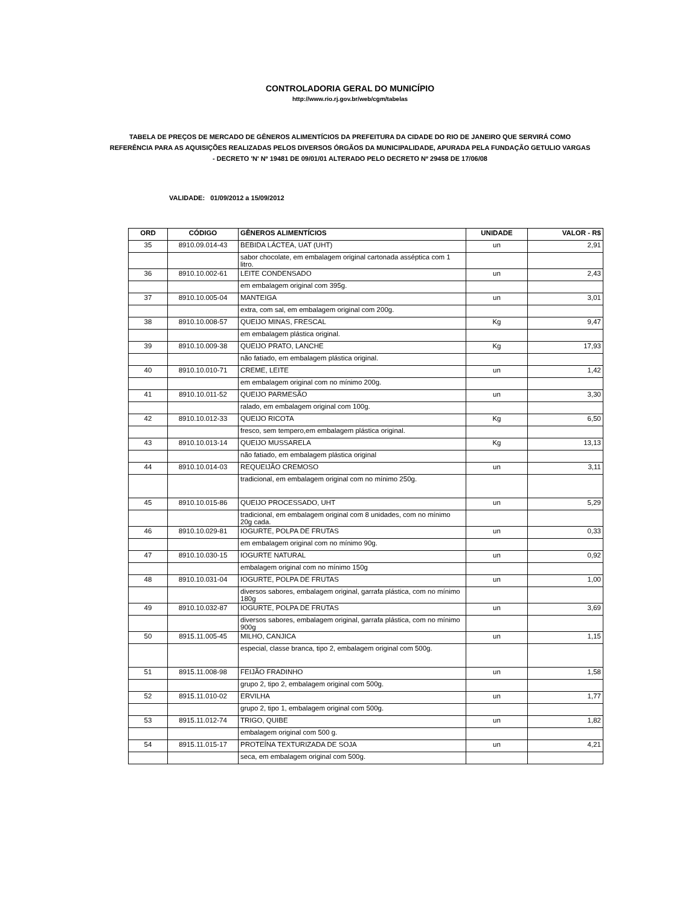CONTROLADORIA GERAL DO MUNICÍPIO
http://www.rio.rj.gov.br/web/cgm/tabelas
TABELA DE PREÇOS DE MERCADO DE GÊNEROS ALIMENTÍCIOS DA PREFEITURA DA CIDADE DO RIO DE JANEIRO QUE SERVIRÁ COMO REFERÊNCIA PARA AS AQUISIÇÕES REALIZADAS PELOS DIVERSOS ÓRGÃOS DA MUNICIPALIDADE, APURADA PELA FUNDAÇÃO GETULIO VARGAS - DECRETO 'N' Nº 19481 DE 09/01/01 ALTERADO PELO DECRETO Nº 29458 DE 17/06/08
VALIDADE: 01/09/2012 a 15/09/2012
| ORD | CÓDIGO | GÊNEROS ALIMENTÍCIOS | UNIDADE | VALOR - R$ |
| --- | --- | --- | --- | --- |
| 35 | 8910.09.014-43 | BEBIDA LÁCTEA, UAT (UHT) | un | 2,91 |
| | | sabor chocolate, em embalagem original cartonada asséptica com 1 litro. | | |
| 36 | 8910.10.002-61 | LEITE CONDENSADO | un | 2,43 |
| | | em embalagem original com 395g. | | |
| 37 | 8910.10.005-04 | MANTEIGA | un | 3,01 |
| | | extra, com sal, em embalagem original com 200g. | | |
| 38 | 8910.10.008-57 | QUEIJO MINAS, FRESCAL | Kg | 9,47 |
| | | em embalagem plástica original. | | |
| 39 | 8910.10.009-38 | QUEIJO PRATO, LANCHE | Kg | 17,93 |
| | | não fatiado, em embalagem plástica original. | | |
| 40 | 8910.10.010-71 | CREME, LEITE | un | 1,42 |
| | | em embalagem original com no mínimo 200g. | | |
| 41 | 8910.10.011-52 | QUEIJO PARMESÃO | un | 3,30 |
| | | ralado, em embalagem original com 100g. | | |
| 42 | 8910.10.012-33 | QUEIJO RICOTA | Kg | 6,50 |
| | | fresco, sem tempero,em embalagem plástica original. | | |
| 43 | 8910.10.013-14 | QUEIJO MUSSARELA | Kg | 13,13 |
| | | não fatiado, em embalagem plástica original | | |
| 44 | 8910.10.014-03 | REQUEIJÃO CREMOSO | un | 3,11 |
| | | tradicional, em embalagem original com no mínimo 250g. | | |
| 45 | 8910.10.015-86 | QUEIJO PROCESSADO, UHT | un | 5,29 |
| | | tradicional, em embalagem original com 8 unidades, com no mínimo 20g cada. | | |
| 46 | 8910.10.029-81 | IOGURTE, POLPA DE FRUTAS | un | 0,33 |
| | | em embalagem original com no mínimo 90g. | | |
| 47 | 8910.10.030-15 | IOGURTE NATURAL | un | 0,92 |
| | | embalagem original com no mínimo 150g | | |
| 48 | 8910.10.031-04 | IOGURTE, POLPA DE FRUTAS | un | 1,00 |
| | | diversos sabores, embalagem original, garrafa plástica, com no mínimo 180g | | |
| 49 | 8910.10.032-87 | IOGURTE, POLPA DE FRUTAS | un | 3,69 |
| | | diversos sabores, embalagem original, garrafa plástica, com no mínimo 900g | | |
| 50 | 8915.11.005-45 | MILHO, CANJICA | un | 1,15 |
| | | especial, classe branca, tipo 2, embalagem original com 500g. | | |
| 51 | 8915.11.008-98 | FEIJÃO FRADINHO | un | 1,58 |
| | | grupo 2, tipo 2, embalagem original com 500g. | | |
| 52 | 8915.11.010-02 | ERVILHA | un | 1,77 |
| | | grupo 2, tipo 1, embalagem original com 500g. | | |
| 53 | 8915.11.012-74 | TRIGO, QUIBE | un | 1,82 |
| | | embalagem original com 500 g. | | |
| 54 | 8915.11.015-17 | PROTEÍNA TEXTURIZADA DE SOJA | un | 4,21 |
| | | seca, em embalagem original com 500g. | | |